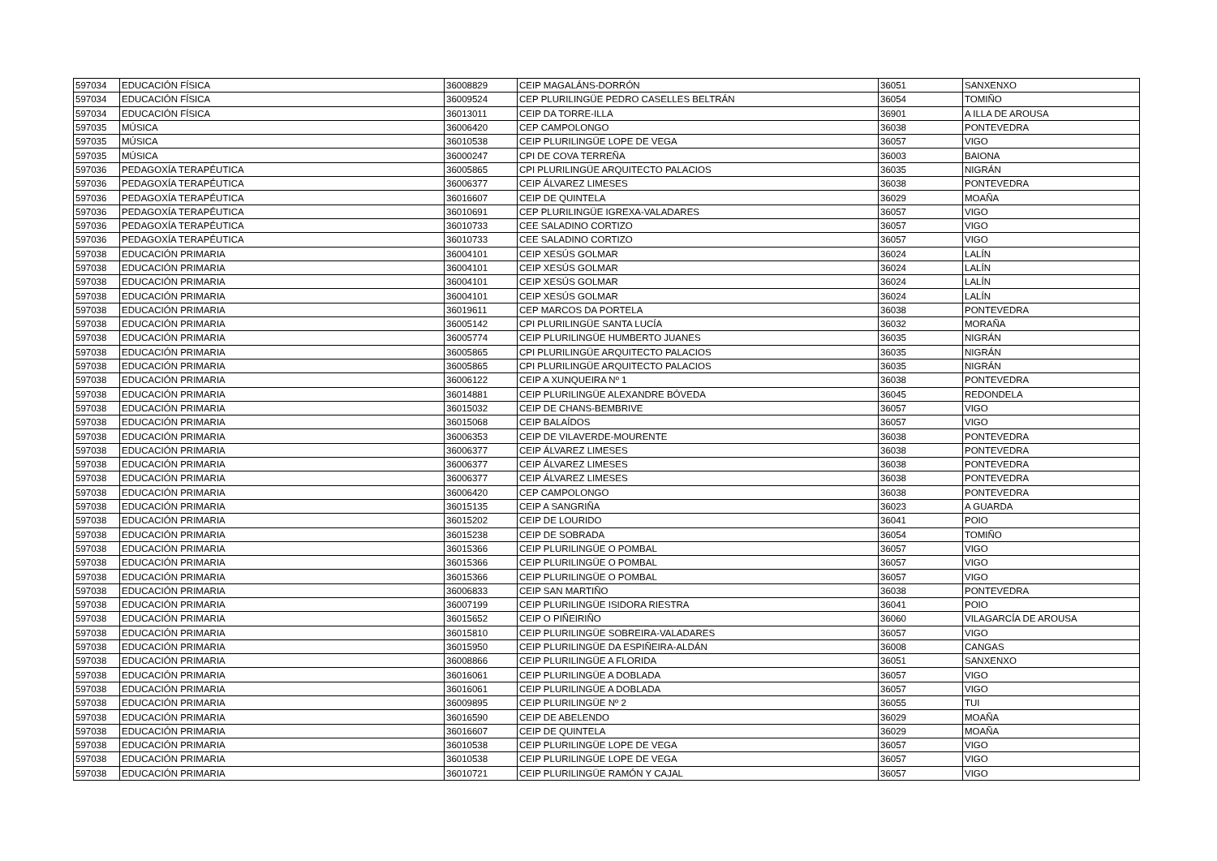| 597034 | EDUCACIÓN FÍSICA | 36008829 | CEIP MAGALÁNS-DORRÓN | 36051 | SANXENXO |
| 597034 | EDUCACIÓN FÍSICA | 36009524 | CEP PLURILINGÜE PEDRO CASELLES BELTRÁN | 36054 | TOMIÑO |
| 597034 | EDUCACIÓN FÍSICA | 36013011 | CEIP DA TORRE-ILLA | 36901 | A ILLA DE AROUSA |
| 597035 | MÚSICA | 36006420 | CEP CAMPOLONGO | 36038 | PONTEVEDRA |
| 597035 | MÚSICA | 36010538 | CEIP PLURILINGÜE LOPE DE VEGA | 36057 | VIGO |
| 597035 | MÚSICA | 36000247 | CPI DE COVA TERREÑA | 36003 | BAIONA |
| 597036 | PEDAGOXÍA TERAPÉUTICA | 36005865 | CPI PLURILINGÜE ARQUITECTO PALACIOS | 36035 | NIGRÁN |
| 597036 | PEDAGOXÍA TERAPÉUTICA | 36006377 | CEIP ÁLVAREZ LIMESES | 36038 | PONTEVEDRA |
| 597036 | PEDAGOXÍA TERAPÉUTICA | 36016607 | CEIP DE QUINTELA | 36029 | MOAÑA |
| 597036 | PEDAGOXÍA TERAPÉUTICA | 36010691 | CEP PLURILINGÜE IGREXA-VALADARES | 36057 | VIGO |
| 597036 | PEDAGOXÍA TERAPÉUTICA | 36010733 | CEE SALADINO CORTIZO | 36057 | VIGO |
| 597036 | PEDAGOXÍA TERAPÉUTICA | 36010733 | CEE SALADINO CORTIZO | 36057 | VIGO |
| 597038 | EDUCACIÓN PRIMARIA | 36004101 | CEIP XESÚS GOLMAR | 36024 | LALÍN |
| 597038 | EDUCACIÓN PRIMARIA | 36004101 | CEIP XESÚS GOLMAR | 36024 | LALÍN |
| 597038 | EDUCACIÓN PRIMARIA | 36004101 | CEIP XESÚS GOLMAR | 36024 | LALÍN |
| 597038 | EDUCACIÓN PRIMARIA | 36004101 | CEIP XESÚS GOLMAR | 36024 | LALÍN |
| 597038 | EDUCACIÓN PRIMARIA | 36019611 | CEP MARCOS DA PORTELA | 36038 | PONTEVEDRA |
| 597038 | EDUCACIÓN PRIMARIA | 36005142 | CPI PLURILINGÜE SANTA LUCÍA | 36032 | MORAÑA |
| 597038 | EDUCACIÓN PRIMARIA | 36005774 | CEIP PLURILINGÜE HUMBERTO JUANES | 36035 | NIGRÁN |
| 597038 | EDUCACIÓN PRIMARIA | 36005865 | CPI PLURILINGÜE ARQUITECTO PALACIOS | 36035 | NIGRÁN |
| 597038 | EDUCACIÓN PRIMARIA | 36005865 | CPI PLURILINGÜE ARQUITECTO PALACIOS | 36035 | NIGRÁN |
| 597038 | EDUCACIÓN PRIMARIA | 36006122 | CEIP A XUNQUEIRA Nº 1 | 36038 | PONTEVEDRA |
| 597038 | EDUCACIÓN PRIMARIA | 36014881 | CEIP PLURILINGÜE ALEXANDRE BÓVEDA | 36045 | REDONDELA |
| 597038 | EDUCACIÓN PRIMARIA | 36015032 | CEIP DE CHANS-BEMBRIVE | 36057 | VIGO |
| 597038 | EDUCACIÓN PRIMARIA | 36015068 | CEIP BALAÍDOS | 36057 | VIGO |
| 597038 | EDUCACIÓN PRIMARIA | 36006353 | CEIP DE VILAVERDE-MOURENTE | 36038 | PONTEVEDRA |
| 597038 | EDUCACIÓN PRIMARIA | 36006377 | CEIP ÁLVAREZ LIMESES | 36038 | PONTEVEDRA |
| 597038 | EDUCACIÓN PRIMARIA | 36006377 | CEIP ÁLVAREZ LIMESES | 36038 | PONTEVEDRA |
| 597038 | EDUCACIÓN PRIMARIA | 36006377 | CEIP ÁLVAREZ LIMESES | 36038 | PONTEVEDRA |
| 597038 | EDUCACIÓN PRIMARIA | 36006420 | CEP CAMPOLONGO | 36038 | PONTEVEDRA |
| 597038 | EDUCACIÓN PRIMARIA | 36015135 | CEIP A SANGRIÑA | 36023 | A GUARDA |
| 597038 | EDUCACIÓN PRIMARIA | 36015202 | CEIP DE LOURIDO | 36041 | POIO |
| 597038 | EDUCACIÓN PRIMARIA | 36015238 | CEIP DE SOBRADA | 36054 | TOMIÑO |
| 597038 | EDUCACIÓN PRIMARIA | 36015366 | CEIP PLURILINGÜE O POMBAL | 36057 | VIGO |
| 597038 | EDUCACIÓN PRIMARIA | 36015366 | CEIP PLURILINGÜE O POMBAL | 36057 | VIGO |
| 597038 | EDUCACIÓN PRIMARIA | 36015366 | CEIP PLURILINGÜE O POMBAL | 36057 | VIGO |
| 597038 | EDUCACIÓN PRIMARIA | 36006833 | CEIP SAN MARTIÑO | 36038 | PONTEVEDRA |
| 597038 | EDUCACIÓN PRIMARIA | 36007199 | CEIP PLURILINGÜE ISIDORA RIESTRA | 36041 | POIO |
| 597038 | EDUCACIÓN PRIMARIA | 36015652 | CEIP O PIÑEIRIÑO | 36060 | VILAGARCÍA DE AROUSA |
| 597038 | EDUCACIÓN PRIMARIA | 36015810 | CEIP PLURILINGÜE SOBREIRA-VALADARES | 36057 | VIGO |
| 597038 | EDUCACIÓN PRIMARIA | 36015950 | CEIP PLURILINGÜE DA ESPIÑEIRA-ALDÁN | 36008 | CANGAS |
| 597038 | EDUCACIÓN PRIMARIA | 36008866 | CEIP PLURILINGÜE A FLORIDA | 36051 | SANXENXO |
| 597038 | EDUCACIÓN PRIMARIA | 36016061 | CEIP PLURILINGÜE A DOBLADA | 36057 | VIGO |
| 597038 | EDUCACIÓN PRIMARIA | 36016061 | CEIP PLURILINGÜE A DOBLADA | 36057 | VIGO |
| 597038 | EDUCACIÓN PRIMARIA | 36009895 | CEIP PLURILINGÜE Nº 2 | 36055 | TUI |
| 597038 | EDUCACIÓN PRIMARIA | 36016590 | CEIP DE ABELENDO | 36029 | MOAÑA |
| 597038 | EDUCACIÓN PRIMARIA | 36016607 | CEIP DE QUINTELA | 36029 | MOAÑA |
| 597038 | EDUCACIÓN PRIMARIA | 36010538 | CEIP PLURILINGÜE LOPE DE VEGA | 36057 | VIGO |
| 597038 | EDUCACIÓN PRIMARIA | 36010538 | CEIP PLURILINGÜE LOPE DE VEGA | 36057 | VIGO |
| 597038 | EDUCACIÓN PRIMARIA | 36010721 | CEIP PLURILINGÜE RAMÓN Y CAJAL | 36057 | VIGO |